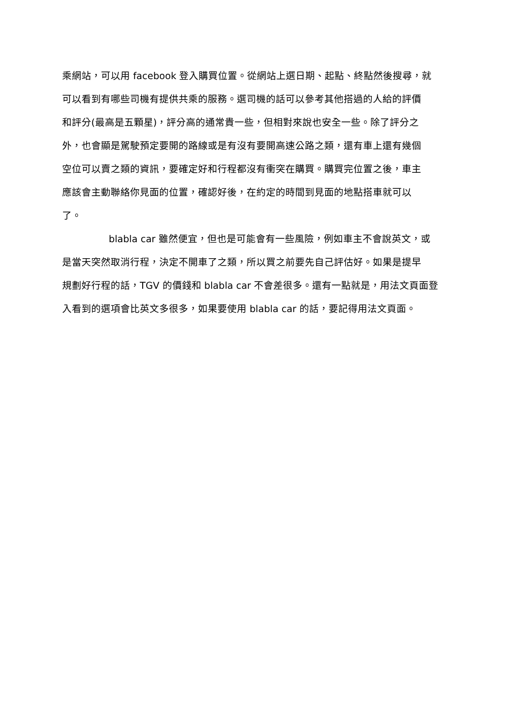乘網站，可以用 facebook 登入購買位置。從網站上選日期、起點、終點然後搜尋，就
可以看到有哪些司機有提供共乘的服務。選司機的話可以參考其他搭過的人給的評價
和評分(最高是五顆星)，評分高的通常貴一些，但相對來說也安全一些。除了評分之
外，也會顯是駕駛預定要開的路線或是有沒有要開高速公路之類，還有車上還有幾個
空位可以賣之類的資訊，要確定好和行程都沒有衝突在購買。購買完位置之後，車主
應該會主動聯絡你見面的位置，確認好後，在約定的時間到見面的地點搭車就可以
了。
blabla car 雖然便宜，但也是可能會有一些風險，例如車主不會說英文，或
是當天突然取消行程，決定不開車了之類，所以買之前要先自己評估好。如果是提早
規劃好行程的話，TGV 的價錢和 blabla car 不會差很多。還有一點就是，用法文頁面登
入看到的選項會比英文多很多，如果要使用 blabla car 的話，要記得用法文頁面。